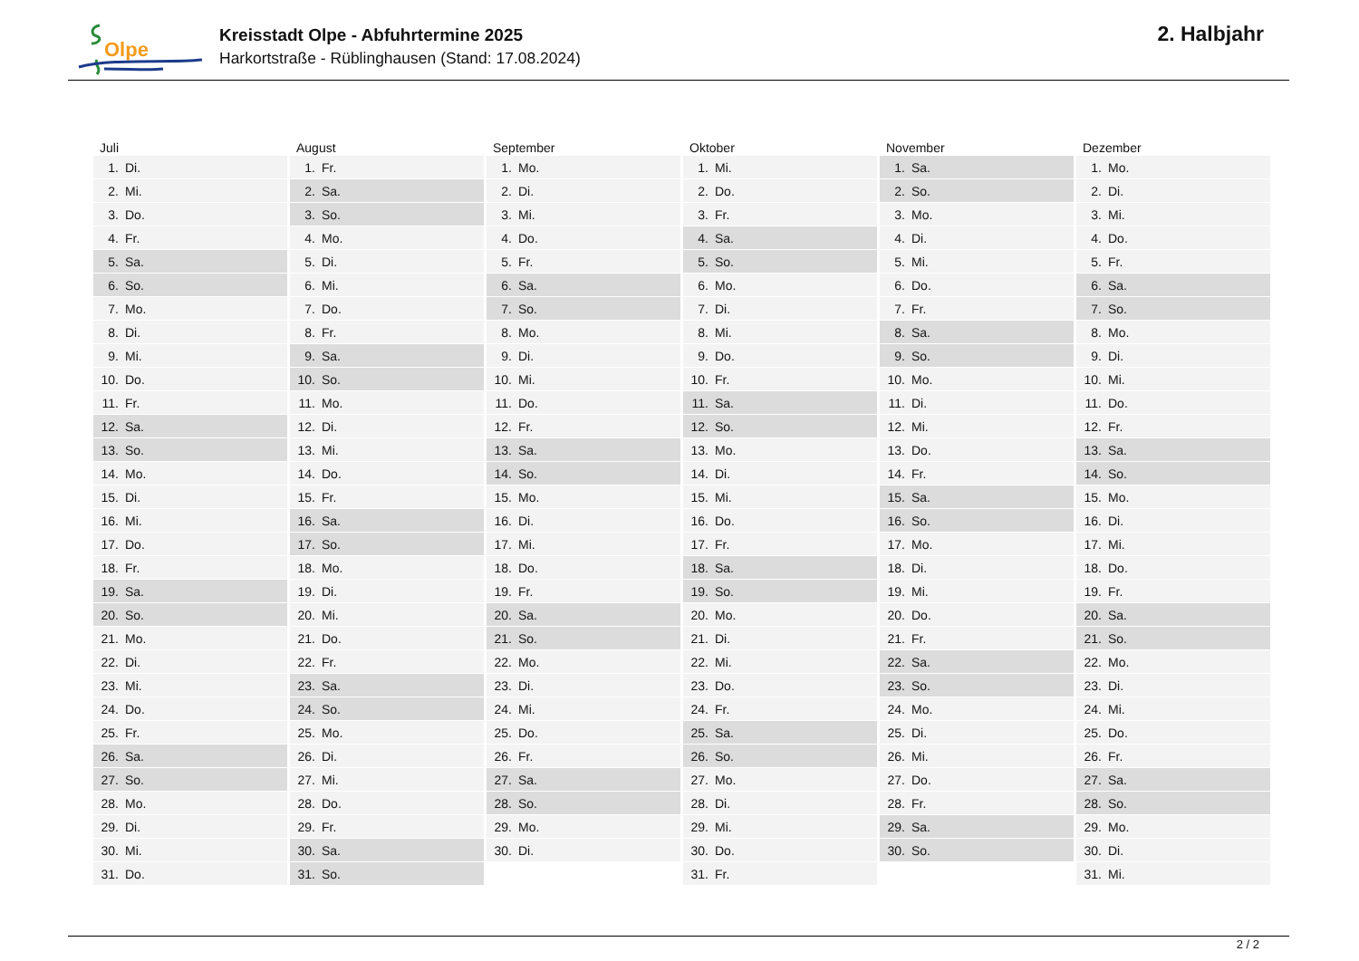Olpe
Kreisstadt Olpe - Abfuhrtermine 2025
Harkortstraße - Rüblinghausen (Stand: 17.08.2024)
2. Halbjahr
| Juli | August | September | Oktober | November | Dezember |
| --- | --- | --- | --- | --- | --- |
| 1. Di. | 1. Fr. | 1. Mo. | 1. Mi. | 1. Sa. | 1. Mo. |
| 2. Mi. | 2. Sa. | 2. Di. | 2. Do. | 2. So. | 2. Di. |
| 3. Do. | 3. So. | 3. Mi. | 3. Fr. | 3. Mo. | 3. Mi. |
| 4. Fr. | 4. Mo. | 4. Do. | 4. Sa. | 4. Di. | 4. Do. |
| 5. Sa. | 5. Di. | 5. Fr. | 5. So. | 5. Mi. | 5. Fr. |
| 6. So. | 6. Mi. | 6. Sa. | 6. Mo. | 6. Do. | 6. Sa. |
| 7. Mo. | 7. Do. | 7. So. | 7. Di. | 7. Fr. | 7. So. |
| 8. Di. | 8. Fr. | 8. Mo. | 8. Mi. | 8. Sa. | 8. Mo. |
| 9. Mi. | 9. Sa. | 9. Di. | 9. Do. | 9. So. | 9. Di. |
| 10. Do. | 10. So. | 10. Mi. | 10. Fr. | 10. Mo. | 10. Mi. |
| 11. Fr. | 11. Mo. | 11. Do. | 11. Sa. | 11. Di. | 11. Do. |
| 12. Sa. | 12. Di. | 12. Fr. | 12. So. | 12. Mi. | 12. Fr. |
| 13. So. | 13. Mi. | 13. Sa. | 13. Mo. | 13. Do. | 13. Sa. |
| 14. Mo. | 14. Do. | 14. So. | 14. Di. | 14. Fr. | 14. So. |
| 15. Di. | 15. Fr. | 15. Mo. | 15. Mi. | 15. Sa. | 15. Mo. |
| 16. Mi. | 16. Sa. | 16. Di. | 16. Do. | 16. So. | 16. Di. |
| 17. Do. | 17. So. | 17. Mi. | 17. Fr. | 17. Mo. | 17. Mi. |
| 18. Fr. | 18. Mo. | 18. Do. | 18. Sa. | 18. Di. | 18. Do. |
| 19. Sa. | 19. Di. | 19. Fr. | 19. So. | 19. Mi. | 19. Fr. |
| 20. So. | 20. Mi. | 20. Sa. | 20. Mo. | 20. Do. | 20. Sa. |
| 21. Mo. | 21. Do. | 21. So. | 21. Di. | 21. Fr. | 21. So. |
| 22. Di. | 22. Fr. | 22. Mo. | 22. Mi. | 22. Sa. | 22. Mo. |
| 23. Mi. | 23. Sa. | 23. Di. | 23. Do. | 23. So. | 23. Di. |
| 24. Do. | 24. So. | 24. Mi. | 24. Fr. | 24. Mo. | 24. Mi. |
| 25. Fr. | 25. Mo. | 25. Do. | 25. Sa. | 25. Di. | 25. Do. |
| 26. Sa. | 26. Di. | 26. Fr. | 26. So. | 26. Mi. | 26. Fr. |
| 27. So. | 27. Mi. | 27. Sa. | 27. Mo. | 27. Do. | 27. Sa. |
| 28. Mo. | 28. Do. | 28. So. | 28. Di. | 28. Fr. | 28. So. |
| 29. Di. | 29. Fr. | 29. Mo. | 29. Mi. | 29. Sa. | 29. Mo. |
| 30. Mi. | 30. Sa. | 30. Di. | 30. Do. | 30. So. | 30. Di. |
| 31. Do. | 31. So. | | 31. Fr. | | 31. Mi. |
2 / 2